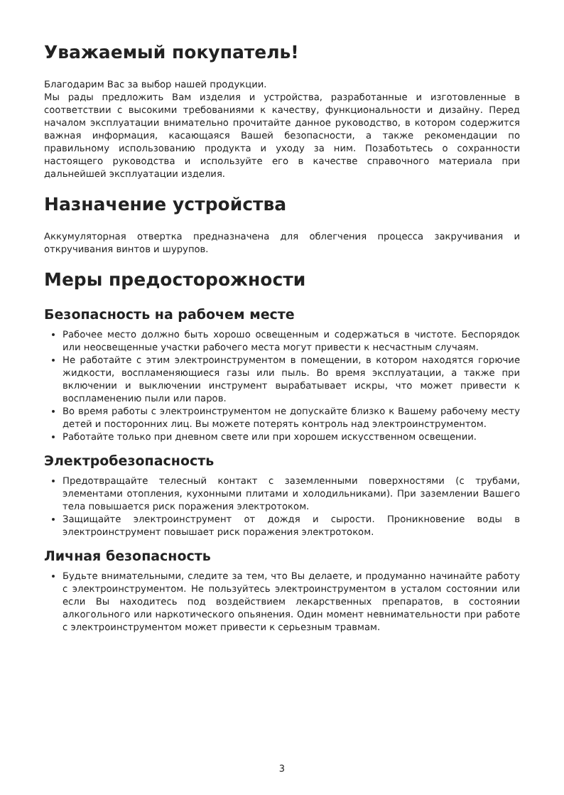Уважаемый покупатель!
Благодарим Вас за выбор нашей продукции.
Мы рады предложить Вам изделия и устройства, разработанные и изготовленные в соответствии с высокими требованиями к качеству, функциональности и дизайну. Перед началом эксплуатации внимательно прочитайте данное руководство, в котором содержится важная информация, касающаяся Вашей безопасности, а также рекомендации по правильному использованию продукта и уходу за ним. Позаботьтесь о сохранности настоящего руководства и используйте его в качестве справочного материала при дальнейшей эксплуатации изделия.
Назначение устройства
Аккумуляторная отвертка предназначена для облегчения процесса закручивания и откручивания винтов и шурупов.
Меры предосторожности
Безопасность на рабочем месте
Рабочее место должно быть хорошо освещенным и содержаться в чистоте. Беспорядок или неосвещенные участки рабочего места могут привести к несчастным случаям.
Не работайте с этим электроинструментом в помещении, в котором находятся горючие жидкости, воспламеняющиеся газы или пыль. Во время эксплуатации, а также при включении и выключении инструмент вырабатывает искры, что может привести к воспламенению пыли или паров.
Во время работы с электроинструментом не допускайте близко к Вашему рабочему месту детей и посторонних лиц. Вы можете потерять контроль над электроинструментом.
Работайте только при дневном свете или при хорошем искусственном освещении.
Электробезопасность
Предотвращайте телесный контакт с заземленными поверхностями (с трубами, элементами отопления, кухонными плитами и холодильниками). При заземлении Вашего тела повышается риск поражения электротоком.
Защищайте электроинструмент от дождя и сырости. Проникновение воды в электроинструмент повышает риск поражения электротоком.
Личная безопасность
Будьте внимательными, следите за тем, что Вы делаете, и продуманно начинайте работу с электроинструментом. Не пользуйтесь электроинструментом в усталом состоянии или если Вы находитесь под воздействием лекарственных препаратов, в состоянии алкогольного или наркотического опьянения. Один момент невнимательности при работе с электроинструментом может привести к серьезным травмам.
3